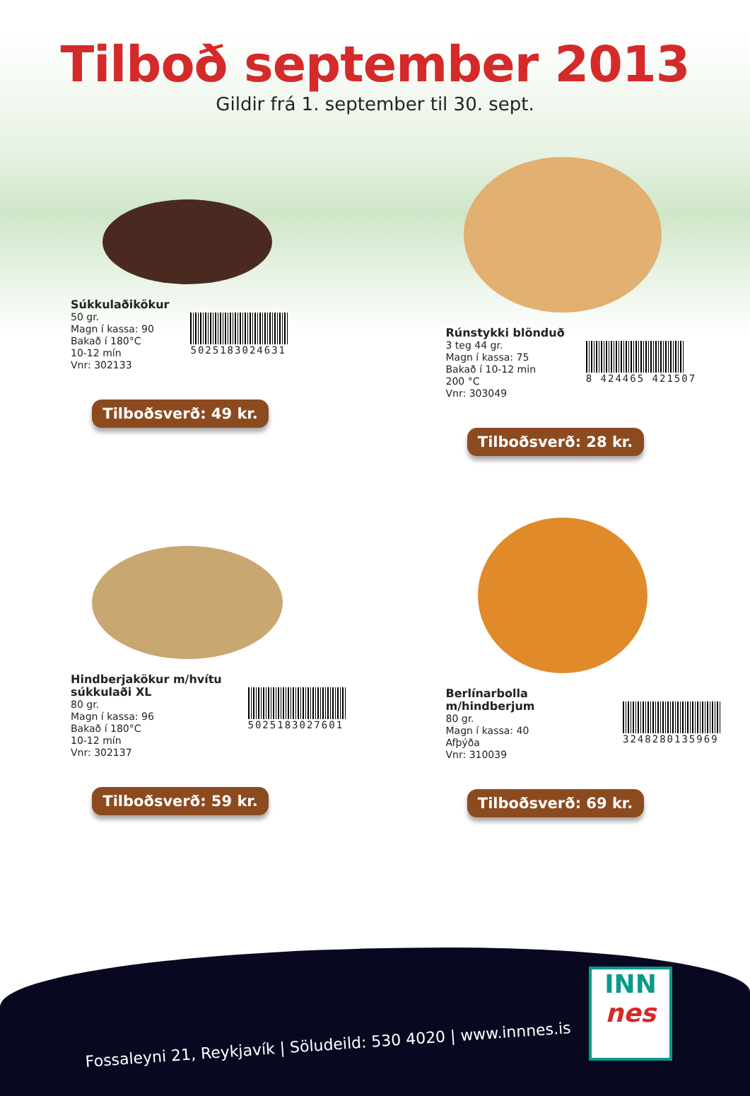Tilboð september 2013
Gildir frá 1. september til 30. sept.
Súkkulaðikökur
50 gr.
Magn í kassa: 90
Bakað í 180°C
10-12 mín
Vnr: 302133
5025183024631
Tilboðsverð: 49 kr.
Rúnstykki blönduð
3 teg 44 gr.
Magn í kassa: 75
Bakað í 10-12 min
200 °C
Vnr: 303049
8 424465 421507
Tilboðsverð: 28 kr.
Hindberjakökur m/hvítu súkkulaði XL
80 gr.
Magn í kassa: 96
Bakað í 180°C
10-12 mín
Vnr: 302137
5025183027601
Tilboðsverð: 59 kr.
Berlínarbolla m/hindberjum
80 gr.
Magn í kassa: 40
Afþýða
Vnr: 310039
3248280135969
Tilboðsverð: 69 kr.
Fossaleyni 21, Reykjavík | Söludeild: 530 4020 | www.innnes.is
INN
nes